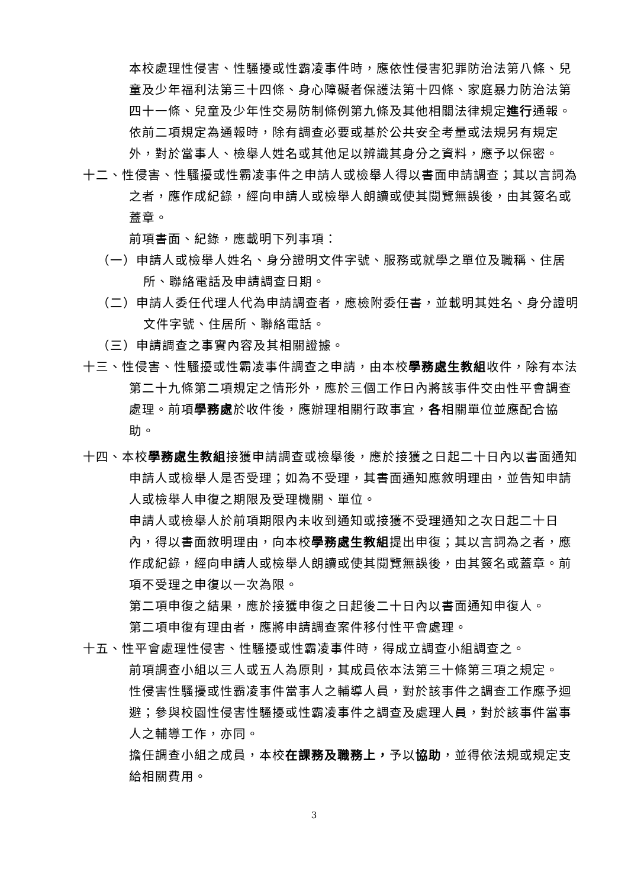本校處理性侵害、性騷擾或性霸凌事件時，應依性侵害犯罪防治法第八條、兒童及少年福利法第三十四條、身心障礙者保護法第十四條、家庭暴力防治法第四十一條、兒童及少年性交易防制條例第九條及其他相關法律規定進行通報。
依前二項規定為通報時，除有調查必要或基於公共安全考量或法規另有規定外，對於當事人、檢舉人姓名或其他足以辨識其身分之資料，應予以保密。
十二、性侵害、性騷擾或性霸凌事件之申請人或檢舉人得以書面申請調查；其以言詞為之者，應作成紀錄，經向申請人或檢舉人朗讀或使其閱覽無誤後，由其簽名或蓋章。
前項書面、紀錄，應載明下列事項：
（一）申請人或檢舉人姓名、身分證明文件字號、服務或就學之單位及職稱、住居所、聯絡電話及申請調查日期。
（二）申請人委任代理人代為申請調查者，應檢附委任書，並載明其姓名、身分證明文件字號、住居所、聯絡電話。
（三）申請調查之事實內容及其相關證據。
十三、性侵害、性騷擾或性霸凌事件調查之申請，由本校學務處生教組收件，除有本法第二十九條第二項規定之情形外，應於三個工作日內將該事件交由性平會調查處理。前項學務處於收件後，應辦理相關行政事宜，各相關單位並應配合協助。
十四、本校學務處生教組接獲申請調查或檢舉後，應於接獲之日起二十日內以書面通知申請人或檢舉人是否受理；如為不受理，其書面通知應敘明理由，並告知申請人或檢舉人申復之期限及受理機關、單位。
申請人或檢舉人於前項期限內未收到通知或接獲不受理通知之次日起二十日內，得以書面敘明理由，向本校學務處生教組提出申復；其以言詞為之者，應作成紀錄，經向申請人或檢舉人朗讀或使其閱覽無誤後，由其簽名或蓋章。前項不受理之申復以一次為限。
第二項申復之結果，應於接獲申復之日起後二十日內以書面通知申復人。
第二項申復有理由者，應將申請調查案件移付性平會處理。
十五、性平會處理性侵害、性騷擾或性霸凌事件時，得成立調查小組調查之。
前項調查小組以三人或五人為原則，其成員依本法第三十條第三項之規定。
性侵害性騷擾或性霸凌事件當事人之輔導人員，對於該事件之調查工作應予迴避；參與校園性侵害性騷擾或性霸凌事件之調查及處理人員，對於該事件當事人之輔導工作，亦同。
擔任調查小組之成員，本校在課務及職務上，予以協助，並得依法規或規定支給相關費用。
3